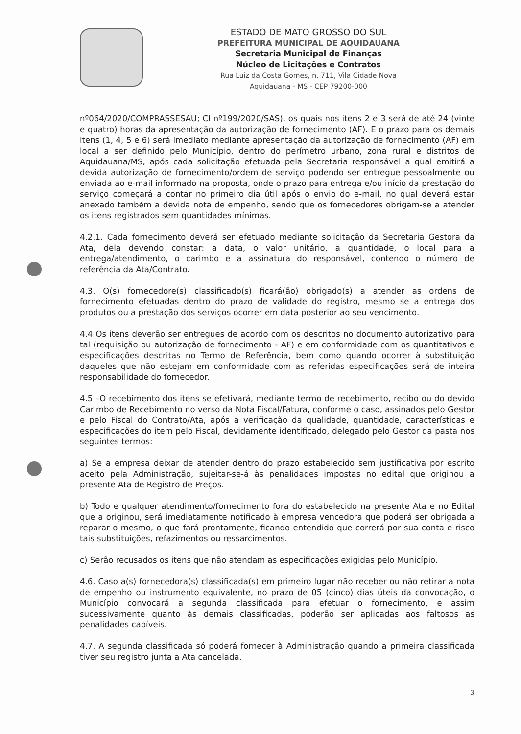ESTADO DE MATO GROSSO DO SUL
PREFEITURA MUNICIPAL DE AQUIDAUANA
Secretaria Municipal de Finanças
Núcleo de Licitações e Contratos
Rua Luiz da Costa Gomes, n. 711, Vila Cidade Nova
Aquidauana - MS - CEP 79200-000
nº064/2020/COMPRASSESAU; CI nº199/2020/SAS), os quais nos itens 2 e 3 será de até 24 (vinte e quatro) horas da apresentação da autorização de fornecimento (AF). E o prazo para os demais itens (1, 4, 5 e 6) será imediato mediante apresentação da autorização de fornecimento (AF) em local a ser definido pelo Município, dentro do perímetro urbano, zona rural e distritos de Aquidauana/MS, após cada solicitação efetuada pela Secretaria responsável a qual emitirá a devida autorização de fornecimento/ordem de serviço podendo ser entregue pessoalmente ou enviada ao e-mail informado na proposta, onde o prazo para entrega e/ou início da prestação do serviço começará a contar no primeiro dia útil após o envio do e-mail, no qual deverá estar anexado também a devida nota de empenho, sendo que os fornecedores obrigam-se a atender os itens registrados sem quantidades mínimas.
4.2.1. Cada fornecimento deverá ser efetuado mediante solicitação da Secretaria Gestora da Ata, dela devendo constar: a data, o valor unitário, a quantidade, o local para a entrega/atendimento, o carimbo e a assinatura do responsável, contendo o número de referência da Ata/Contrato.
4.3. O(s) fornecedore(s) classificado(s) ficará(ão) obrigado(s) a atender as ordens de fornecimento efetuadas dentro do prazo de validade do registro, mesmo se a entrega dos produtos ou a prestação dos serviços ocorrer em data posterior ao seu vencimento.
4.4 Os itens deverão ser entregues de acordo com os descritos no documento autorizativo para tal (requisição ou autorização de fornecimento - AF) e em conformidade com os quantitativos e especificações descritas no Termo de Referência, bem como quando ocorrer à substituição daqueles que não estejam em conformidade com as referidas especificações será de inteira responsabilidade do fornecedor.
4.5 –O recebimento dos itens se efetivará, mediante termo de recebimento, recibo ou do devido Carimbo de Recebimento no verso da Nota Fiscal/Fatura, conforme o caso, assinados pelo Gestor e pelo Fiscal do Contrato/Ata, após a verificação da qualidade, quantidade, características e especificações do item pelo Fiscal, devidamente identificado, delegado pelo Gestor da pasta nos seguintes termos:
a) Se a empresa deixar de atender dentro do prazo estabelecido sem justificativa por escrito aceito pela Administração, sujeitar-se-á às penalidades impostas no edital que originou a presente Ata de Registro de Preços.
b) Todo e qualquer atendimento/fornecimento fora do estabelecido na presente Ata e no Edital que a originou, será imediatamente notificado à empresa vencedora que poderá ser obrigada a reparar o mesmo, o que fará prontamente, ficando entendido que correrá por sua conta e risco tais substituições, refazimentos ou ressarcimentos.
c) Serão recusados os itens que não atendam as especificações exigidas pelo Município.
4.6. Caso a(s) fornecedora(s) classificada(s) em primeiro lugar não receber ou não retirar a nota de empenho ou instrumento equivalente, no prazo de 05 (cinco) dias úteis da convocação, o Município convocará a segunda classificada para efetuar o fornecimento, e assim sucessivamente quanto às demais classificadas, poderão ser aplicadas aos faltosos as penalidades cabíveis.
4.7. A segunda classificada só poderá fornecer à Administração quando a primeira classificada tiver seu registro junta a Ata cancelada.
3